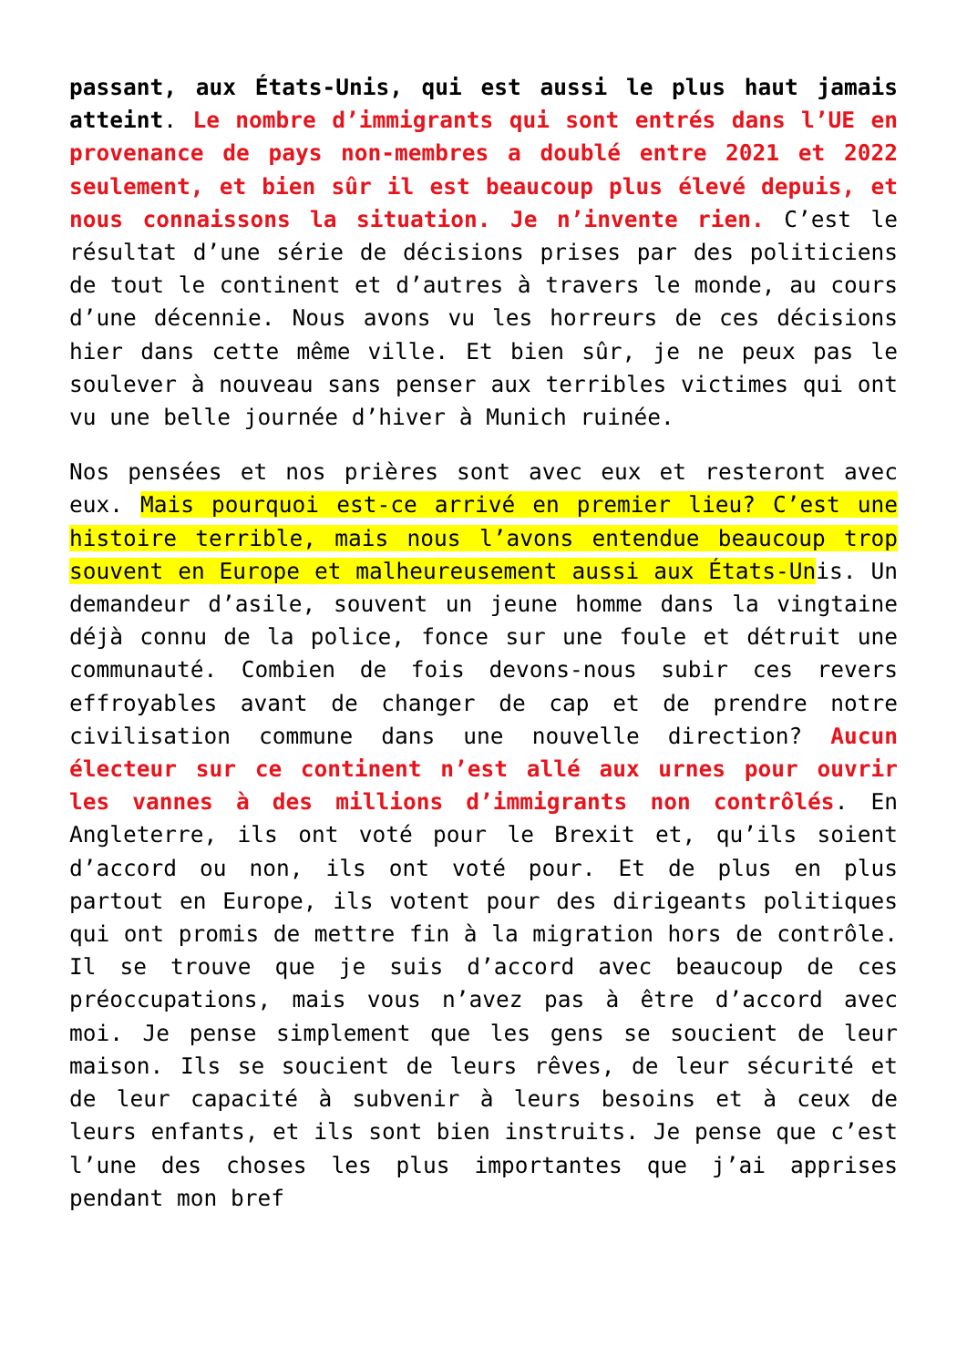passant, aux États-Unis, qui est aussi le plus haut jamais atteint. Le nombre d’immigrants qui sont entrés dans l’UE en provenance de pays non-membres a doublé entre 2021 et 2022 seulement, et bien sûr il est beaucoup plus élevé depuis, et nous connaissons la situation. Je n’invente rien. C’est le résultat d’une série de décisions prises par des politiciens de tout le continent et d’autres à travers le monde, au cours d’une décennie. Nous avons vu les horreurs de ces décisions hier dans cette même ville. Et bien sûr, je ne peux pas le soulever à nouveau sans penser aux terribles victimes qui ont vu une belle journée d’hiver à Munich ruinée.
Nos pensées et nos prières sont avec eux et resteront avec eux. Mais pourquoi est-ce arrivé en premier lieu? C’est une histoire terrible, mais nous l’avons entendue beaucoup trop souvent en Europe et malheureusement aussi aux États-Unis. Un demandeur d’asile, souvent un jeune homme dans la vingtaine déjà connu de la police, fonce sur une foule et détruit une communauté. Combien de fois devons-nous subir ces revers effroyables avant de changer de cap et de prendre notre civilisation commune dans une nouvelle direction? Aucun électeur sur ce continent n’est allé aux urnes pour ouvrir les vannes à des millions d’immigrants non contrôlés. En Angleterre, ils ont voté pour le Brexit et, qu’ils soient d’accord ou non, ils ont voté pour. Et de plus en plus partout en Europe, ils votent pour des dirigeants politiques qui ont promis de mettre fin à la migration hors de contrôle. Il se trouve que je suis d’accord avec beaucoup de ces préoccupations, mais vous n’avez pas à être d’accord avec moi. Je pense simplement que les gens se soucient de leur maison. Ils se soucient de leurs rêves, de leur sécurité et de leur capacité à subvenir à leurs besoins et à ceux de leurs enfants, et ils sont bien instruits. Je pense que c’est l’une des choses les plus importantes que j’ai apprises pendant mon bref